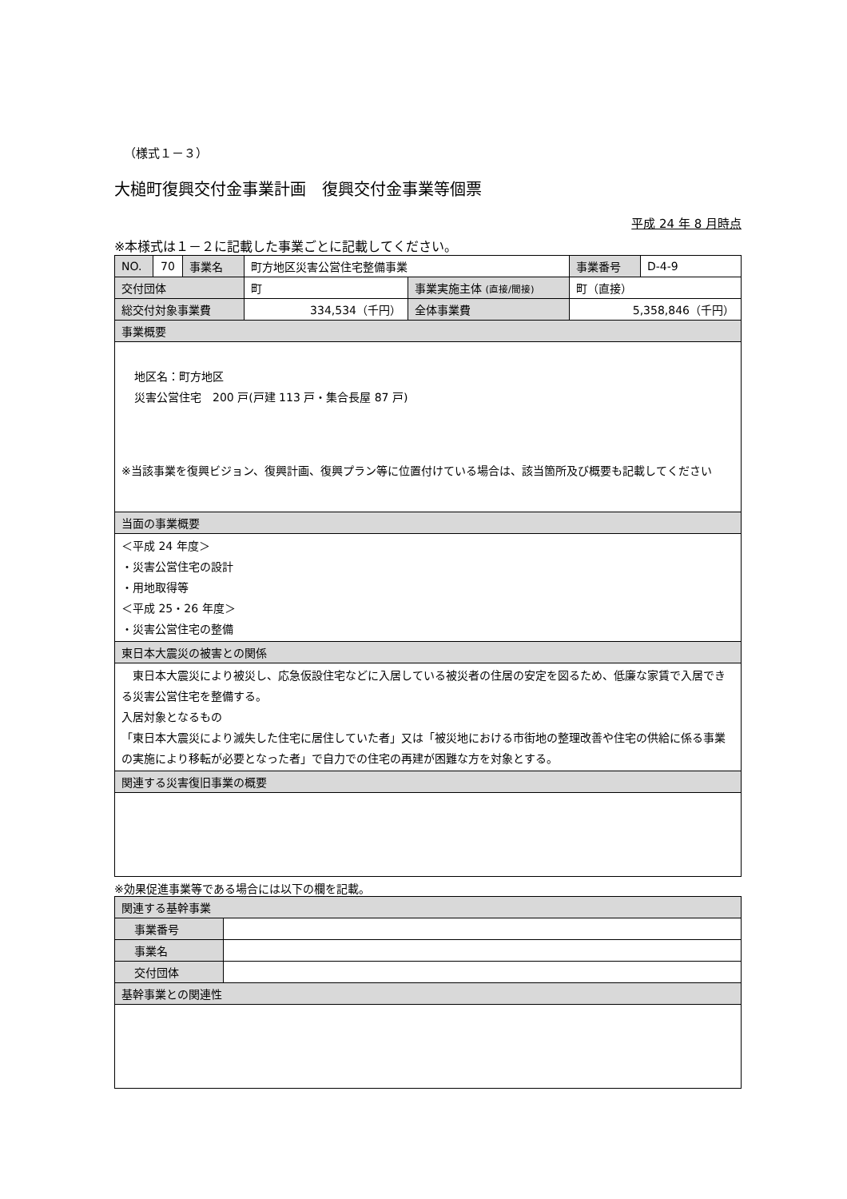（様式１－３）
大槌町復興交付金事業計画　復興交付金事業等個票
平成 24 年 8 月時点
※本様式は１－２に記載した事業ごとに記載してください。
| NO. | 70 | 事業名 | 町方地区災害公営住宅整備事業 | | 事業番号 | D-4-9 |
| 交付団体 | | | 町 | 事業実施主体 (直接/間接) | 町（直接） | |
| 総交付対象事業費 | | | 334,534（千円） | 全体事業費 | 5,358,846（千円） | |
| 事業概要 | | | | | | |
| 地区名：町方地区 災害公営住宅 200 戸(戸建 113 戸・集合長屋 87 戸) ※当該事業を復興ビジョン、復興計画、復興プラン等に位置付けている場合は、該当箇所及び概要も記載してください | | | | | | |
| 当面の事業概要 | | | | | | |
| ＜平成 24 年度＞ ・災害公営住宅の設計 ・用地取得等 ＜平成 25・26 年度＞ ・災害公営住宅の整備 | | | | | | |
| 東日本大震災の被害との関係 | | | | | | |
| 東日本大震災により被災し、応急仮設住宅などに入居している被災者の住居の安定を図るため、低廉な家賃で入居できる災害公営住宅を整備する。 入居対象となるもの 「東日本大震災により滅失した住宅に居住していた者」又は「被災地における市街地の整理改善や住宅の供給に係る事業の実施により移転が必要となった者」で自力での住宅の再建が困難な方を対象とする。 | | | | | | |
| 関連する災害復旧事業の概要 | | | | | | |
※効果促進事業等である場合には以下の欄を記載。
| 関連する基幹事業 | |
| 事業番号 | |
| 事業名 | |
| 交付団体 | |
| 基幹事業との関連性 | |